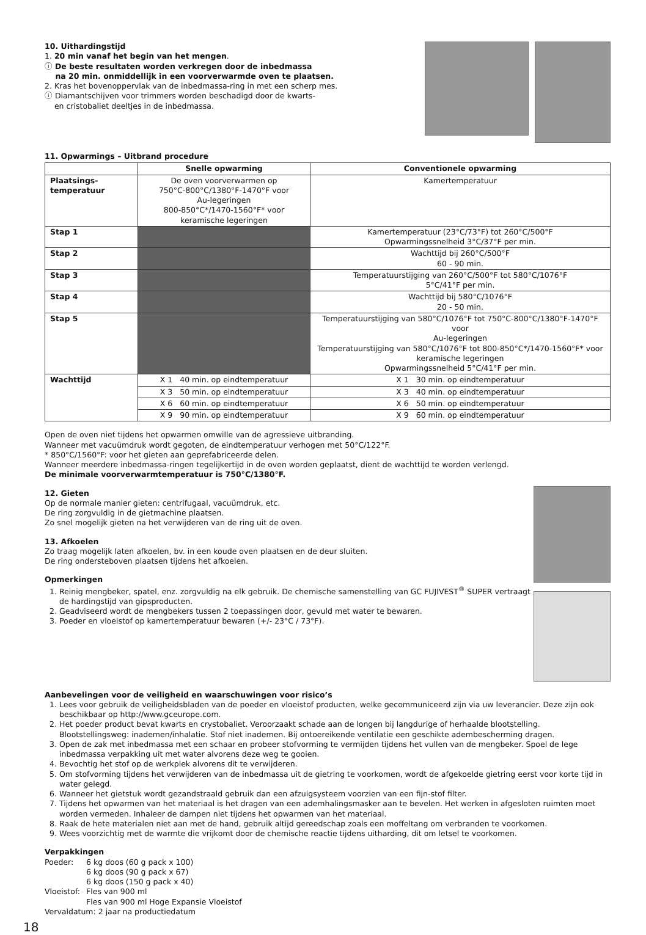10. Uithardingstijd
1. 20 min vanaf het begin van het mengen.
ⓘ De beste resultaten worden verkregen door de inbedmassa
na 20 min. onmiddellijk in een voorverwarmde oven te plaatsen.
2. Kras het bovenoppervlak van de inbedmassa-ring in met een scherp mes.
ⓘ Diamantschijven voor trimmers worden beschadigd door de kwarts-
en cristobaliet deeltjes in de inbedmassa.
11. Opwarmings – Uitbrand procedure
| | Snelle opwarming | Conventionele opwarming |
| Plaatsings- temperatuur | De oven voorverwarmen op 750°C-800°C/1380°F-1470°F voor Au-legeringen 800-850°C*/1470-1560°F* voor keramische legeringen | Kamertemperatuur |
| Stap 1 | | Kamertemperatuur (23°C/73°F) tot 260°C/500°F Opwarmingssnelheid 3°C/37°F per min. |
| Stap 2 | | Wachttijd bij 260°C/500°F 60 - 90 min. |
| Stap 3 | | Temperatuurstijging van 260°C/500°F tot 580°C/1076°F 5°C/41°F per min. |
| Stap 4 | | Wachttijd bij 580°C/1076°F 20 - 50 min. |
| Stap 5 | | Temperatuurstijging van 580°C/1076°F tot 750°C-800°C/1380°F-1470°F voor Au-legeringen Temperatuurstijging van 580°C/1076°F tot 800-850°C*/1470-1560°F* voor keramische legeringen Opwarmingssnelheid 5°C/41°F per min. |
| Wachttijd | X 1 40 min. op eindtemperatuur | X 1 30 min. op eindtemperatuur |
| | X 3 50 min. op eindtemperatuur | X 3 40 min. op eindtemperatuur |
| | X 6 60 min. op eindtemperatuur | X 6 50 min. op eindtemperatuur |
| | X 9 90 min. op eindtemperatuur | X 9 60 min. op eindtemperatuur |
Open de oven niet tijdens het opwarmen omwille van de agressieve uitbranding.
Wanneer met vacuümdruk wordt gegoten, de eindtemperatuur verhogen met 50°C/122°F.
* 850°C/1560°F: voor het gieten aan geprefabriceerde delen.
Wanneer meerdere inbedmassa-ringen tegelijkertijd in de oven worden geplaatst, dient de wachttijd te worden verlengd.
De minimale voorverwarmtemperatuur is 750°C/1380°F.
12. Gieten
Op de normale manier gieten: centrifugaal, vacuümdruk, etc.
De ring zorgvuldig in de gietmachine plaatsen.
Zo snel mogelijk gieten na het verwijderen van de ring uit de oven.
13. Afkoelen
Zo traag mogelijk laten afkoelen, bv. in een koude oven plaatsen en de deur sluiten.
De ring ondersteboven plaatsen tijdens het afkoelen.
Opmerkingen
1. Reinig mengbeker, spatel, enz. zorgvuldig na elk gebruik. De chemische samenstelling van GC FUJIVEST<sup>®</sup> SUPER vertraagt de hardingstijd van gipsproducten.
2. Geadviseerd wordt de mengbekers tussen 2 toepassingen door, gevuld met water te bewaren.
3. Poeder en vloeistof op kamertemperatuur bewaren (+/- 23°C / 73°F).
Aanbevelingen voor de veiligheid en waarschuwingen voor risico’s
1. Lees voor gebruik de veiligheidsbladen van de poeder en vloeistof producten, welke gecommuniceerd zijn via uw leverancier. Deze zijn ook beschikbaar op http://www.gceurope.com.
2. Het poeder product bevat kwarts en crystobaliet. Veroorzaakt schade aan de longen bij langdurige of herhaalde blootstelling. Blootstellingsweg: inademen/inhalatie. Stof niet inademen. Bij ontoereikende ventilatie een geschikte adembescherming dragen.
3. Open de zak met inbedmassa met een schaar en probeer stofvorming te vermijden tijdens het vullen van de mengbeker. Spoel de lege inbedmassa verpakking uit met water alvorens deze weg te gooien.
4. Bevochtig het stof op de werkplek alvorens dit te verwijderen.
5. Om stofvorming tijdens het verwijderen van de inbedmassa uit de gietring te voorkomen, wordt de afgekoelde gietring eerst voor korte tijd in water gelegd.
6. Wanneer het gietstuk wordt gezandstraald gebruik dan een afzuigsysteem voorzien van een fijn-stof filter.
7. Tijdens het opwarmen van het materiaal is het dragen van een ademhalingsmasker aan te bevelen. Het werken in afgesloten ruimten moet worden vermeden. Inhaleer de dampen niet tijdens het opwarmen van het materiaal.
8. Raak de hete materialen niet aan met de hand, gebruik altijd gereedschap zoals een moffeltang om verbranden te voorkomen.
9. Wees voorzichtig met de warmte die vrijkomt door de chemische reactie tijdens uitharding, dit om letsel te voorkomen.
Verpakkingen
| Poeder: | 6 kg doos (60 g pack x 100) |
| | 6 kg doos (90 g pack x 67) |
| | 6 kg doos (150 g pack x 40) |
| Vloeistof: | Fles van 900 ml |
| | Fles van 900 ml Hoge Expansie Vloeistof |
| Vervaldatum: 2 jaar na productiedatum | |
18